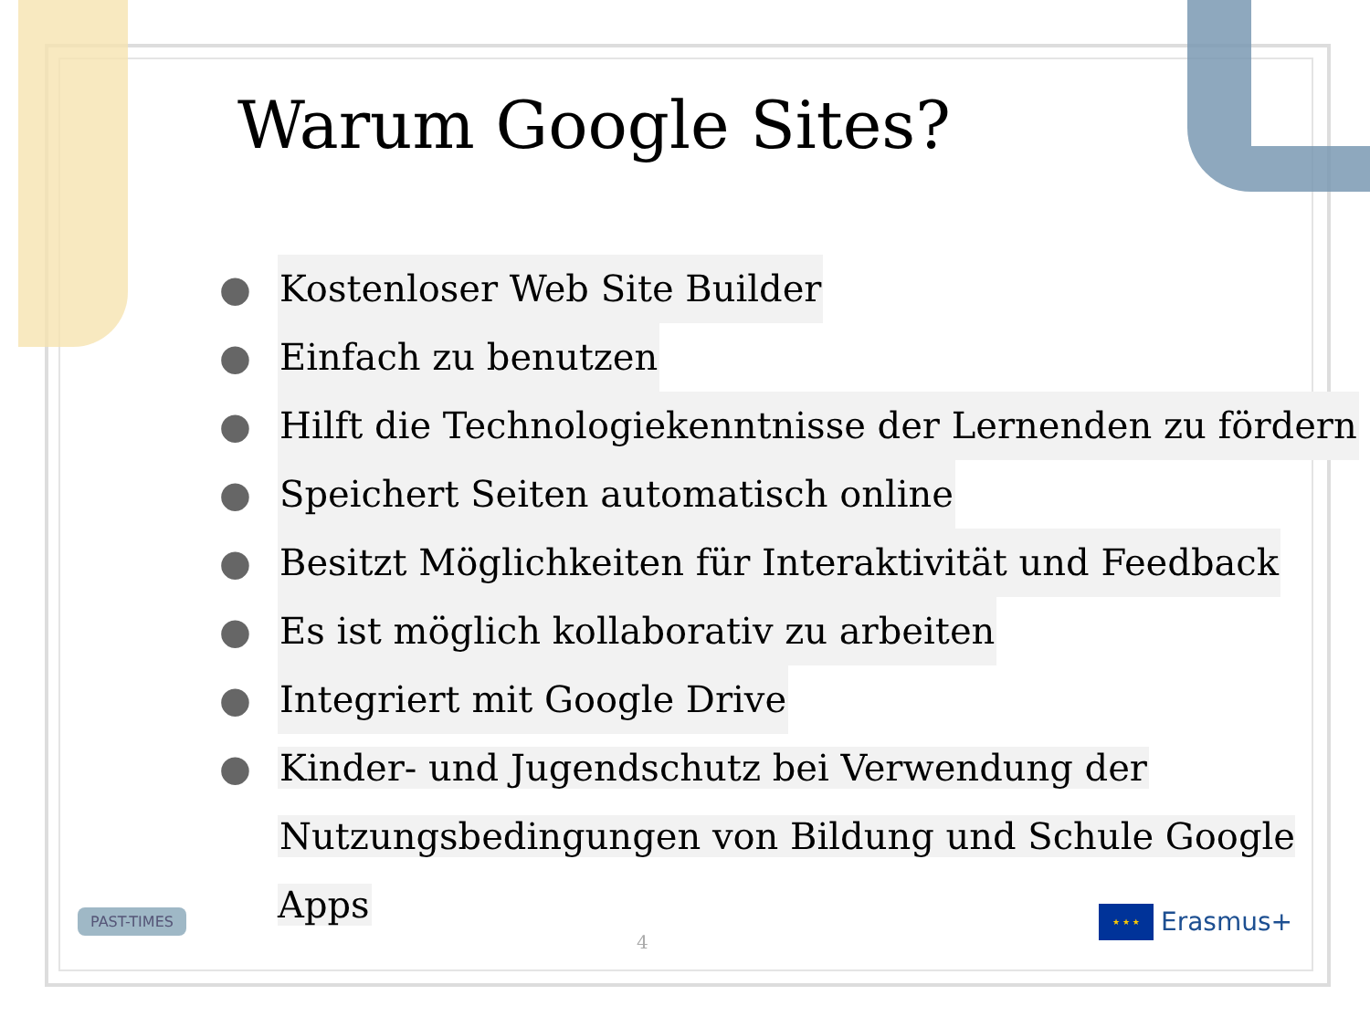Warum Google Sites?
● Kostenloser Web Site Builder
● Einfach zu benutzen
● Hilft die Technologiekenntnisse der Lernenden zu fördern
● Speichert Seiten automatisch online
● Besitzt Möglichkeiten für Interaktivität und Feedback
● Es ist möglich kollaborativ zu arbeiten
● Integriert mit Google Drive
● Kinder- und Jugendschutz bei Verwendung der
Nutzungsbedingungen von Bildung und Schule Google Apps
PAST-TIMES
4
★ ★ ★
Erasmus+